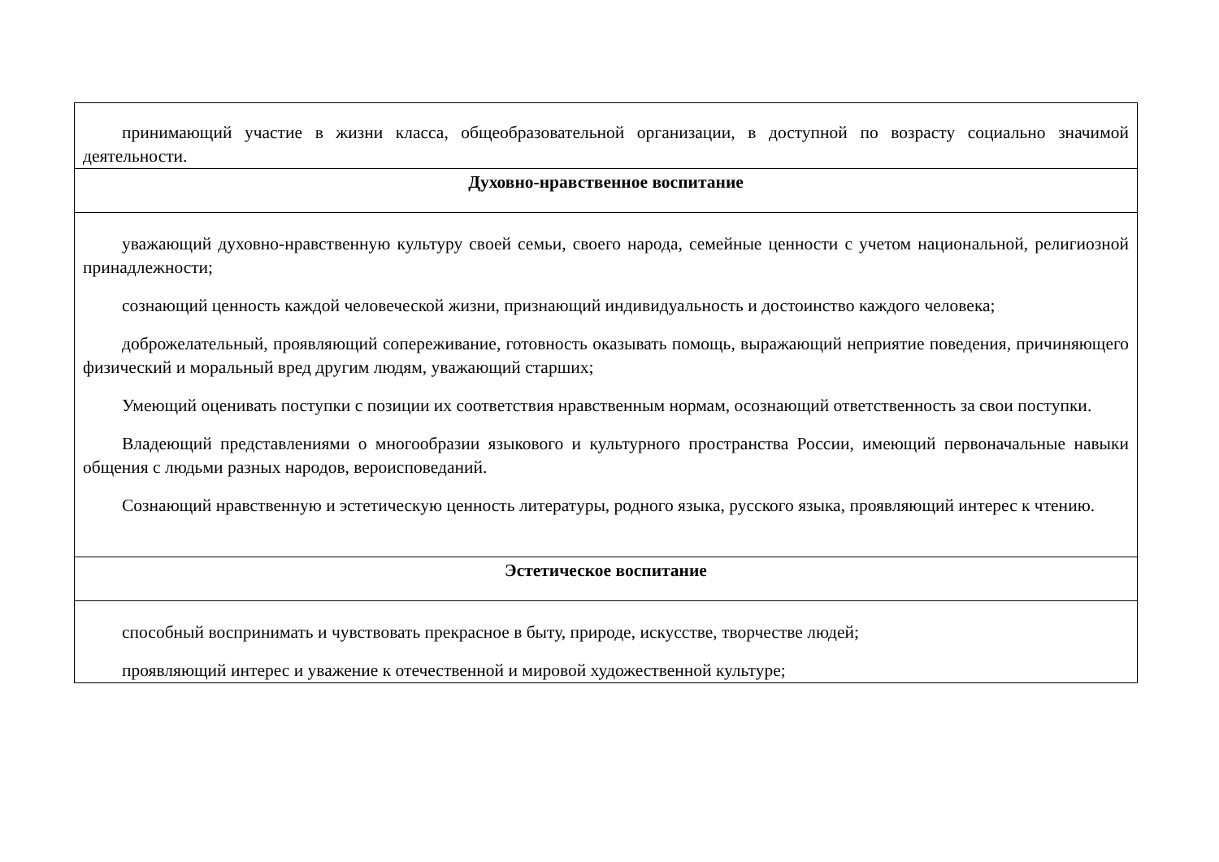| принимающий участие в жизни класса, общеобразовательной организации, в доступной по возрасту социально значимой деятельности. |
| Духовно-нравственное воспитание |
| уважающий духовно-нравственную культуру своей семьи, своего народа, семейные ценности с учетом национальной, религиозной принадлежности; сознающий ценность каждой человеческой жизни, признающий индивидуальность и достоинство каждого человека; доброжелательный, проявляющий сопереживание, готовность оказывать помощь, выражающий неприятие поведения, причиняющего физический и моральный вред другим людям, уважающий старших; Умеющий оценивать поступки с позиции их соответствия нравственным нормам, осознающий ответственность за свои поступки. Владеющий представлениями о многообразии языкового и культурного пространства России, имеющий первоначальные навыки общения с людьми разных народов, вероисповеданий. Сознающий нравственную и эстетическую ценность литературы, родного языка, русского языка, проявляющий интерес к чтению. |
| Эстетическое воспитание |
| способный воспринимать и чувствовать прекрасное в быту, природе, искусстве, творчестве людей; проявляющий интерес и уважение к отечественной и мировой художественной культуре; |